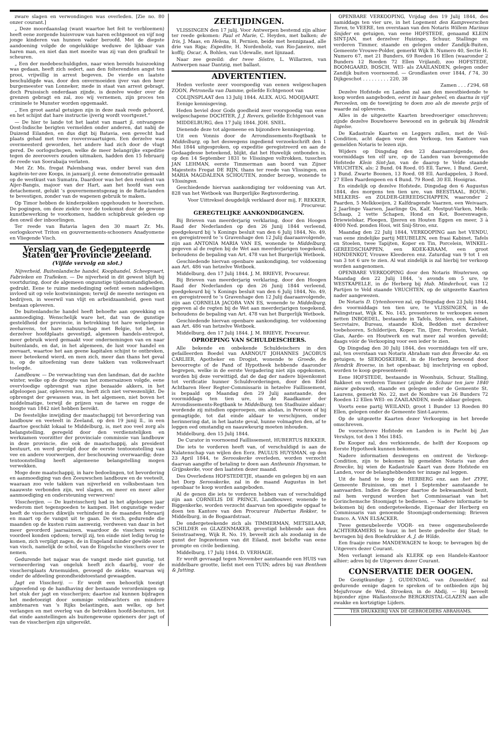zware slagen en verwondingen was overleden. [Zie no. 80 onzer courant.]
„ Deze moordaanslag (want waartoe het feit te verbloemen) heeft eene zorgende huisvrouw van haren echtgenoot en vijf nog jonge kinderen van hunnen vader beroofd. Met de diepste aandoening volgde de ongelukkige weduwe de lijkbaar van haren man, en niet dan met moeite was zij van den grafkuil te scheuren.
„ Een der medebeschuldigden, naar wien bereids huiszoeking was gedaan, heeft zich sedert, aan den folterendsten angst ten prooi, vrijwillig in arrest begeven. De vierde en laatste beschuldigde was, door den onvermoeiden ijver van den heer burgemeester van Lonneker, mede in staat van arrest gebragt, doch Pruissisch onderdaan zijnde, is dezelve weder over de grenzen gebragt en zal, zoo wij vernemen, zijn proces ten criminele te Munster worden opgemaakt.
„ Een groot aantal getuigen zijn in deze zaak reeds gehoord, en het schijnt dat hare instructie ijverig wordt voortgezet.”
— De hier te lande tot het laatst van maart jl. ontvangene Oost-Indische berigten vermelden onder anderen, dat nabij de Duizend Eilanden, en dus digt bij Batavia, een gevecht had plaats gehad met twee rooversvaartuigen. Een derzelve was overmeesterd geworden, het andere had zich door de vlugt gered. De oorlogschepen, welke de meer belangrijke expeditie tegen de zeeroovers zouden uitmaken, hadden den 15 februarij de reede van Soerabaija verlaten.
Met Zr. Ms. fregat Palembang was, onder bevel van den kapitein-ter-zee Koops, in januarij jl. eene demonstratie gemaakt op de westkust van Sumatra. Daardoor was het den resident van Aijer-Bangis, majoor van der Hart, aan het hoofd van een detachement, gelukt 's gouvernementsgezag in de Batta-landen te bevestigen, zonder van de wapenen gebruik te maken.
Op Timor hebben de kinderpokken opgehouden te heerschen. De pogingen, om deze ziekte voor de toekomst door de gewone kunstbewerking te voorkomen, hadden schipbreuk geleden op den onwil der inboorlingen.
Ter reede van Batavia lagen den 30 maart Zr. Ms. oorlogskorvet Triton en gouvernements-schooners Anadyomene en Vliegende Visch.
Verslag van de Gedeputeerde Staten der Provincie Zeeland.
(Vijfde vervolg en slot.)
Nijverheid, Buitenlandsche handel, Koophandel, Scheepvaart, Fabrieken en Trafieken. — De nijverheid in dit gewest blijft bij voortduring, door de algemeen ongunstige tijdsomstandigheden, gedrukt. Eene te ruime mededinging oefent eenen nadeeligen invloed uit op vele kostwinningen; terwijl de meeste neringen en bedrijven, in weerwil van vlijt en arbeidzaamheid, geen vast bestaan opleveren.
De buitenlandsche handel heeft behoefte aan opwekking en aanmoediging. Wenschelijk ware het, dat van de gunstige gesteldheid der provincie, in betrekking tot hare welgelegene zeehavens, tot hare nabuurschap met Belgie, tot het, in derzelver hoofdplaats gevestigd, algemeen handels-entrepot, meer gebruik wierd gemaakt voor ondernemingen van en naar buitenlands, en dat, in het algemeen, de lust voor handel en zeevaart, waartoe het aan geene kapitalen schijnt te ontbreken, meer beteekend wierd, en men zich, meer dan thans het geval is, op de uitoefening van deze takken van volkswelvaart toelegde.
Landbouw. — De verwachting van den landman, dat de zachte winter, welke op de droogte van het zomersaizoen volgde, eene overvloedige opbrengst van zijne bezaaide akkers, in het afgeloopen jaar, opleveren zou, heeft zich niet verwezenlijkt. De opbrengst der gewassen was, in het algemeen, niet boven het middelmatige, terwijl de prijzen van de tarwe en rogge de hoogte van 1842 niet hebben bereikt.
De feestelijke inwijding der maatschappij tot bevordering van landbouw en veeteelt in Zeeland, op den 19 junij ll., in een daartoe geschikt lokaal te Middelburg, is, met zoo veel zorg als belangstelling, geregeld door den verdienstelijken en werkzamen voorzitter der provinciale commissie van landbouw in deze provincie, die ook de maatschappij, als president bestuurt, en werd gevolgd door de eerste tentoonstelling van vee en andere voorwerpen, der beschouwing overwaardig; deze tentoonstelling heeft algemeene belangstelling mogen verwekken.
Moge deze maatschappij, in hare bedoelingen, tot bevordering en aanmoediging van den Zeeuwschen landbouw en de veeteelt, waaraan zoo vele takken van nijverheid en volksbestaan ten naauwste verbonden zijn, wel slagen, en meer en meer aller aanmoediging en ondersteuning verwerven!
Visscherijen. — De kustvisscherij had in het afgeloopen jaar wederom met tegenspoeden te kampen. Het ongunstige weder heeft de visschers dikwijls verhinderd in de maanden februarij en maart op de vangst uit te gaan. De visch, gedurende die maanden op de kusten ruim aanwezig, verdween van daar in het meer gevorderd jaarsaizoen, waardoor de visschers weinig voordeel konden opdoen; terwijl zij, ten einde niet ledig terug te komen, zich verpligt zagen, de in Engeland minder gewilde soort van visch, namelijk de schol, van de Engelsche visschers over te nemen.
Gedurende het najaar was de vangst mede niet gunstig, tot vermeerdering van ongeluk heeft zich daarbij, voor de visschersplaats Arnemuiden, gevoegd de ziekte, waarvan wij onder de afdeeling gezondheidstoestand gewaagden.
Jagt en Visscherij. — Er wordt een behoorlijk toezigt uitgeoefend op de handhaving der bestaande verordeningen op het stuk der jagt en visscherijen; daartoe zal kunnen bijdragen het medetoezigt door sommige veldwachters en mindere ambtenaren van 's Rijks belastingen, aan welke, op het verlangen en met overleg van de betrokken hoofd-besturen, tot dat einde aanstellingen als buitengewone opzieners der jagt of van de visscherijen zijn uitgereikt.
ZEETIJDINGEN.
VLISSINGEN den 17 julij. Voor Antwerpen bestemd zijn alhier ter reede gekomen: Paul et Marie, C. Heyden, met balken; de Iris, J. Maas, en Helena, H. Pernien, beide met hennipzaad, alle drie van Riga; Expedite, H. Nordenholz, van Rio-Janeiro, met koffij; Oscar, A. Bohlen, van Udewalle, met lijnzaad.
Naar zee gezeild: der twee Söstre, L. Willarzen, van Antwerpen naar Dantzig, met ballast.
ADVERTENTIEN.
Heden verloste zeer voorspoedig van eenen welgeschapen ZOON, Petronella van Damme, geliefde Echtgenoot van
COLIJNSPLAAT den 13 Julij 1844. ALEX. AUG. MOOIJAART.
Eenige kennisgeving.
Heden beviel door Gods goedheid zeer voorspoedig van eene welgeschapene DOCHTER, J. J. Revers, geliefde Echtgenoot van
MIDDELBURG, den 17 Julij 1844. JOH. SNEL.
Dienende deze tot algemeene en bijzondere kennisgeving.
Uit een Vonnis door de Arrondissements-Regtbank te Middelburg, op het deswegens ingediend verzoekschrift den 1 Mei 1844 uitgesproken, op expeditie geregistreerd en aan de Gedaagdesse beteekend, blijkt, dat het Huwelijk ontbonden is, op den 14 September 1831 te Vlissingen voltrokken, tusschen JAN LEHMAN, eerste Timmerman aan boord van Zijner Majesteits Fregat DE RIJN, thans ter reede van Vlissingen, en MARIA MAGDALENA SCHOUTEN, zonder beroep, wonende te Vlissingen.
Geschiedende hiervan aankondiging ter voldoening van Art. 828 van het Wetboek van Burgerlijke Regtsvordering.
Voor Uittreksel deugdelijk verklaard door mij, F. REKKER, Procureur.
GEREGTELIJKE AANKONDIGINGEN.
Bij Brieven van meerderjarig verklaring, door den Hoogen Raad der Nederlanden op den 26 Junij 1844 verleend, goedgekeurd bij 's Konings besluit van den 6 Julij 1844, No. 49, en geregistreerd te 's Gravenhage den 12 Julij daaraanvolgende, zijn aan ANTONIA MARIA VAN ES, wonende te Middelburg, gegeven al de regten bij de Wet aan meerderjarigen toegekend, behoudens de bepaling van Art. 478 van het Burgerlijk Wetboek.
Geschiedende hiervan openbare aankondiging, ter voldoening aan Art. 486 van hetzelve Wetboek.
Middelburg, den 17 Julij 1844. J. M. BRIEVE, Procureur.
Bij Brieven van meerderjarig verklaring, door den Hoogen Raad der Nederlanden op den 26 Junij 1844 verleend, goedgekeurd bij 's Konings besluit van den 6 Julij 1844, No. 49, en geregistreerd te 's Gravenhage den 12 Julij daaraanvolgende, zijn aan CORNELIA JACOBA VAN ES, wonende te Middelburg, gegeven al de regten bij de Wet aan meerderjarigen toegekend, behoudens de bepaling van Art. 478 van het Burgerlijk Wetboek.
Geschiedende hiervan openbare aankondiging, ter voldoening aan Art. 486 van hetzelve Wetboek.
Middelburg, den 17 Julij 1844. J. M. BRIEVE, Procureur.
OPROEPING VAN SCHULDEISCHERS.
Alle bekende en onbekende Schuldeischers in den gefailleerden Boedel van AARNOUT JOHANNES JACOBUS CARLIER, Apotheker en Drogist, wonende te Groede, de bevoorregte of de Pand of Hypotheek hebbende daaronder begrepen, welke in de eerste Vergadering niet zijn opgekomen, worden bij deze verwittigd, dat de dag der nadere bijeenkomst tot verificatie hunner Schuldvorderingen, door den Edel Achtbaren Heer Regter-Commissaris in hetzelve Faillissement, is bepaald op Maandag den 29 Julij aanstaande, des voormiddags ten tien ure, in de Raadkamer der Arrondissements-Regtbank te Middelburg, ten Stadhuize aldaar; wordende zij mitsdien opgeroepen, om alsdan, in Persoon of bij gemagtigde, tot dat einde aldaar te verschijnen, onder herinnering dat, in het laatste geval, hunne volmagten den, af te leggen eed omstandig en naauwkeurig moeten inhouden.
Middelburg, den 15 Julij 1844.
De Curator in voornoemd Faillissement, HUBERTUS REKKER.
Die iets te vorderen heeft van, of verschuldigd is aan de Nalatenschap van wijlen den Eerz. PAULUS HUYSMAN, op den 23 April 1844, te Serooskerke overleden, worden verzocht daarvan aangifte of betaling te doen aan Antheunis Huysman, te Grijpskerke, voor den laatsten dezer maand.
Des Overledens HOFSTEDETJE, staande en gelegen bij en aan het Dorp Serooskerke, zal in de maand Augustus in het openbaar te koop worden aangeboden.
Al de genen die iets te vorderen hebben van of verschuldigd zijn aan CORNELIS DE PRINCE, Landbouwer, wonende te Biggenkerke, worden verzocht daarvan ten spoedigste opgaaf te doen ten Kantore van den Procureur Hubertus Rekker, te Middelburg, in de Bogaardstraat.
De ondergeteekende zich als TIMMERMAN, METSELAAR, SCHILDER en GLAZENMAKER, gevestigd hebbende aan den Seisstraatweg, Wijk R. No. 19, beveelt zich als zoodanig in de gunst der Ingezetenen van dit Eiland, met belofte van eene prompte en civile bediening.
Middelburg, 17 Julij 1844. D. VERHAGE.
Er wordt gevraagd tegen November aanstaande een HUIS van middelbare grootte, liefst met een TUIN; adres bij van Benthem & Jutting.
OPENBARE VERKOOPING, Vrijdag den 19 Julij 1844, des namiddags ten vier ure, in het Logement den Kampveerschen Toren, te VEERE, ten overstaan van den Notaris Willem Marinus Snijder en getuigen, van eene HOFSTEDE, genaamd KLEIN SINT-JAN, met derzelver Huizinge, Schuur, Stallinge en verderen Timmer, staande en gelegen onder Zandijk-Buiten, Gemeente Vrouwe-Polder, gemerkt Wijk B. Numero 40, Sectie H. Numero 67, met 21 Bunders, 69 Roeden 16 Ellen (waaronder 2 Bunders 12 Roeden 72 Ellen Vrijland), zoo HOFSTEDE, BOOMGAARD, BOSCH, WEI- als ZAAILANDEN, gelegen onder Zandijk buiten voornoemd. — Grondlasten over 1844, f 74, 30 Dijkgeschot . . . . . . . . . 220, 38
Zamen . . . f 294, 68
Dezelve Hofstede en Landen zal aan den meestbiedende te koop worden aangeboden, eerst in haar geheel, en daarna in vijf Perceelen, om de toewijzing te doen zoo als de meeste prijs of waarde zal opleveren.
Alles in de uitgezette Kaarten breedvoeriger omschreven; zijnde dezelve Bouwhoeve bewoond en in gebruik bij Hendrik Ingelse.
De Kadastrale Kaarten en Leggers zullen, met de Veil-Condition, acht dagen voor den Verkoop, ten Kantore van gemelden Notaris te lezen zijn.
Wijders op Dingsdag den 23 daaraanvolgende, des voormiddags ten elf ure, op de Landen van bovengemelde Hofstede Klein Sint-Jan, van de daarop te Velde staande VRUCHTEN, als: 2 Bund. 04 Roed. 05 Ell. Tarwe, 1 Bund. Gerst, 1 Bund. Zwarte Boonen, 13 Roed. 08 Ell. Aardappelen, 3 Roed. 27 Ellen Paardenpeen en 4 Bund. 79 Roed. 30 Ell. Hooigras.
En eindelijk op dezelve Hofstede, Dingsdag den 6 Augustus 1844, des morgens ten tien ure, van BEESTIAAL, BOUW-, MELKERS- en ZOLDER-GEREEDSCHAPPEN, waaronder 2 Paarden, 5 Melkkoeijen, 2 Kalfdragende Vaarzen, een Weivaars, 2 Jaarlinge Vaarsen, Jaarlinge Os, Kalf, Mestput-Varken, Melk-Schaap, 2 vette Schapen, Hond en Kot, Boerenwagen, Driewielskar, Ploegen, IJzeren en Houten Eggen en meer, 3 à 4000 Ned. ponden Hooi, wit Snij-Stroo, enz.
Maandag den 22 Julij 1844, VERKOOPING aan het VENDU, van eene zindelijke partij MEUBELEN, een fraai Kabinet, Tafels en Stoelen, twee Tapijten, Koper en Tin, Porcelein, WINKEL-GEREEDSCHAPPEN, een KOEK-KRAAM, een groot HONDENKOT, Vrouwe Kleederen enz. Zaturdag van 9 tot 1 en van 3 tot 6 ure te zien. Al wat zindelijk is zal hierbij ter verkoop worden aangenomen.
OPENBARE VERKOOPING door den Notaris Woutersen, op Maandag den 22 Julij 1844, 's avonds om 5 ure, te WESTKAPELLE, in de Herberg bij Hub. Minderhout, van 12 Partijen te Veld staande VRUCHTEN, op de uitgezette Kaarten nader aangewezen.
De Notaris D. Uytenhooven zal, op Dingsdag den 23 Julij 1844, des voormiddags ten tien ure, te VLISSINGEN, in de Palingstraat, Wijk K. No. 145, presenteren te verkoopen eenen netten INBOEDEL, bestaande in Tafels, Stoelen, een Kabinet, Secretaire, Bureau, staande Klok, Bedden met derzelver toebehooren, Schilderijen, Koper, Tin, IJzer, Porcelein, Verlakt, Glas, Aarde- en Houtwerk en wat meer zal worden geveild; daags vóór de Verkooping voor een ieder te zien.
Op Dingsdag den 30 Julij 1844, des voormiddags ten elf ure, zal, ten overstaan van Notaris Abraham van den Broecke Az. en getuigen, te SEROOSKERKE, in de Herberg bewoond door Hendrik Broerse, in het openbaar, bij inschrijving en opbod, worden te koop gepresenteerd:
Eene HOFSTEDE, bestaande in Woonhuis, Schuur, Stalling, Bakkeet en verderen Timmer (zijnde de Schuur ten jare 1840 nieuw gebouwd), staande en gelegen onder de Gemeente St. Laurens, gemerkt No. 22, met de Nombre van 26 Bunders 72 Roeden 12 Ellen WEI- en ZAAILANDEN, mede aldaar gelegen.
Voorts eene partij WEILAND, groot 1 Bunder 13 Roeden 80 Ellen, gelegen onder de Gemeente Sint-Laurens.
Op de uitgezette Kaarten dezer Verkooping in het breede omschreven.
De voorschreve Hofstede en Landen is in Pacht bij Jan Versluys, tot den 1 Mei 1845.
De Kooper zal, des verkiezende, de helft der Koopsom op Eerste Hypotheek kunnen bekomen.
Nadere informatien deswegens en omtrent de Verkoop-Condition, zijn te bekomen bij gemelden Notaris van den Broecke, bij wien de Kadastrale Kaart van deze Hofstede en Landen, voor de belanghebbenden ter inzage zal leggen.
Uit de hand te koop de HERBERG enz. aan het ZYPE, Gemeente Bruinisse, om met 1 September aanstaande te aanvaarden. Indien de Kooper daartoe de bekwaamheid bezit, zal hem vergund worden het Commissariaat van het Gorinchemsche Stoomjagt te bedienen. — Nadere informatie te bekomen bij den ondergeteekende, Eigenaar der Herberg en Commissaris van genoemde Stoomjagt-onderneming; Brieven franco. A. VAN ELSACKER.
Twee gemeubeleerde VOOR- en twee ongemeubeleerde ACHTERKAMERS te huur, in het beste gedeelte der Stad; te bevragen bij den Boekdrukker A. J. de Wilde.
Een fraaije ruime MANDEWAGEN te koop; te bevragen bij de Uitgevers dezer Courant.
Men verlangt iemand als KLERK op een Handels-Kantoor alhier; adres bij de Uitgevers dezer Courant.
CONSERVATIE DER OOGEN.
De Gezigtkundige J. GUDENDAG, van Dusseldorf, zal gedurende eenige dagen te spreken of te ontbieden zijn bij Mejufvrouw de Wed. Stroeken, in de Abdij. — Hij beveelt bijzonder zijne Wallastonsche BERGKRISTAL-GLAZEN aan alle zwakke en kortzigtige Lijders.
TER DRUKKERIJ VAN DE GEBROEDERS ABRAHAMS.